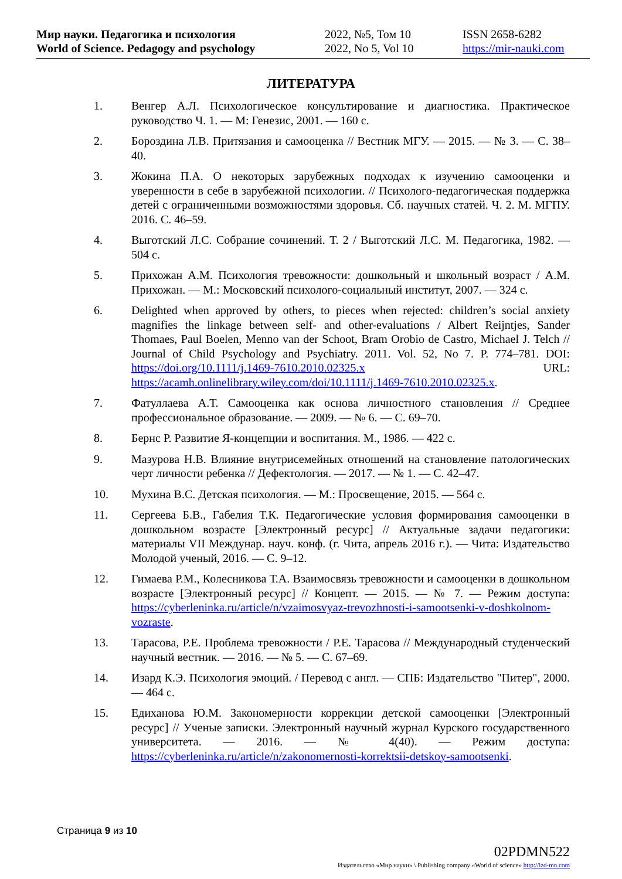Мир науки. Педагогика и психология
World of Science. Pedagogy and psychology
2022, №5, Том 10
2022, No 5, Vol 10
ISSN 2658-6282
https://mir-nauki.com
ЛИТЕРАТУРА
1. Венгер А.Л. Психологическое консультирование и диагностика. Практическое руководство Ч. 1. — М: Генезис, 2001. — 160 с.
2. Бороздина Л.В. Притязания и самооценка // Вестник МГУ. — 2015. — № 3. — С. 38–40.
3. Жокина П.А. О некоторых зарубежных подходах к изучению самооценки и уверенности в себе в зарубежной психологии. // Психолого-педагогическая поддержка детей с ограниченными возможностями здоровья. Сб. научных статей. Ч. 2. М. МГПУ. 2016. С. 46–59.
4. Выготский Л.С. Собрание сочинений. Т. 2 / Выготский Л.С. М. Педагогика, 1982. — 504 с.
5. Прихожан А.М. Психология тревожности: дошкольный и школьный возраст / А.М. Прихожан. — М.: Московский психолого-социальный институт, 2007. — 324 с.
6. Delighted when approved by others, to pieces when rejected: children’s social anxiety magnifies the linkage between self- and other-evaluations / Albert Reijntjes, Sander Thomaes, Paul Boelen, Menno van der Schoot, Bram Orobio de Castro, Michael J. Telch // Journal of Child Psychology and Psychiatry. 2011. Vol. 52, No 7. P. 774–781. DOI: https://doi.org/10.1111/j.1469-7610.2010.02325.x URL: https://acamh.onlinelibrary.wiley.com/doi/10.1111/j.1469-7610.2010.02325.x.
7. Фатуллаева А.Т. Самооценка как основа личностного становления // Среднее профессиональное образование. — 2009. — № 6. — С. 69–70.
8. Бернс Р. Развитие Я-концепции и воспитания. М., 1986. — 422 с.
9. Мазурова Н.В. Влияние внутрисемейных отношений на становление патологических черт личности ребенка // Дефектология. — 2017. — № 1. — С. 42–47.
10. Мухина В.С. Детская психология. — М.: Просвещение, 2015. — 564 с.
11. Сергеева Б.В., Габелия Т.К. Педагогические условия формирования самооценки в дошкольном возрасте [Электронный ресурс] // Актуальные задачи педагогики: материалы VII Междунар. науч. конф. (г. Чита, апрель 2016 г.). — Чита: Издательство Молодой ученый, 2016. — С. 9–12.
12. Гимаева Р.М., Колесникова Т.А. Взаимосвязь тревожности и самооценки в дошкольном возрасте [Электронный ресурс] // Концепт. — 2015. — № 7. — Режим доступа: https://cyberleninka.ru/article/n/vzaimosvyaz-trevozhnosti-i-samootsenki-v-doshkolnom-vozraste.
13. Тарасова, Р.Е. Проблема тревожности / Р.Е. Тарасова // Международный студенческий научный вестник. — 2016. — № 5. — С. 67–69.
14. Изард К.Э. Психология эмоций. / Перевод с англ. — СПБ: Издательство "Питер", 2000. — 464 с.
15. Едиханова Ю.М. Закономерности коррекции детской самооценки [Электронный ресурс] // Ученые записки. Электронный научный журнал Курского государственного университета. — 2016. — № 4(40). — Режим доступа: https://cyberleninka.ru/article/n/zakonomernosti-korrektsii-detskoy-samootsenki.
Страница 9 из 10
02PDMN522
Издательство «Мир науки» \ Publishing company «World of science» http://izd-mn.com